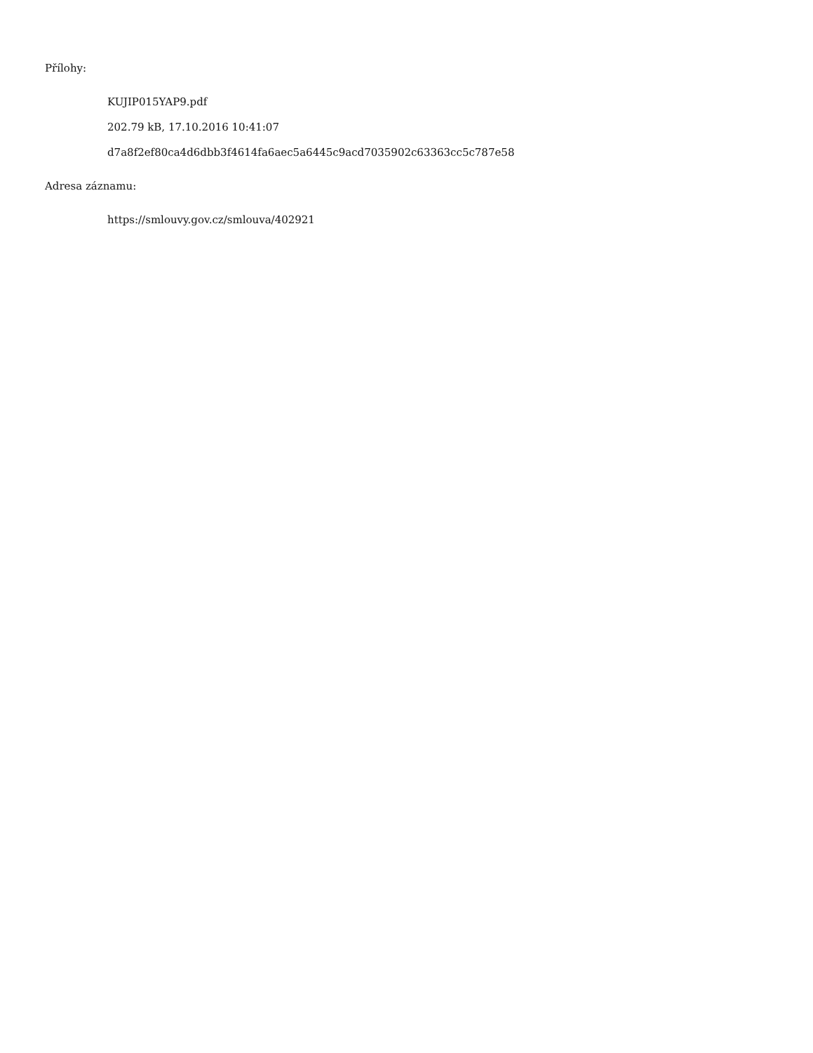Přílohy:
KUJIP015YAP9.pdf
202.79 kB, 17.10.2016 10:41:07
d7a8f2ef80ca4d6dbb3f4614fa6aec5a6445c9acd7035902c63363cc5c787e58
Adresa záznamu:
https://smlouvy.gov.cz/smlouva/402921